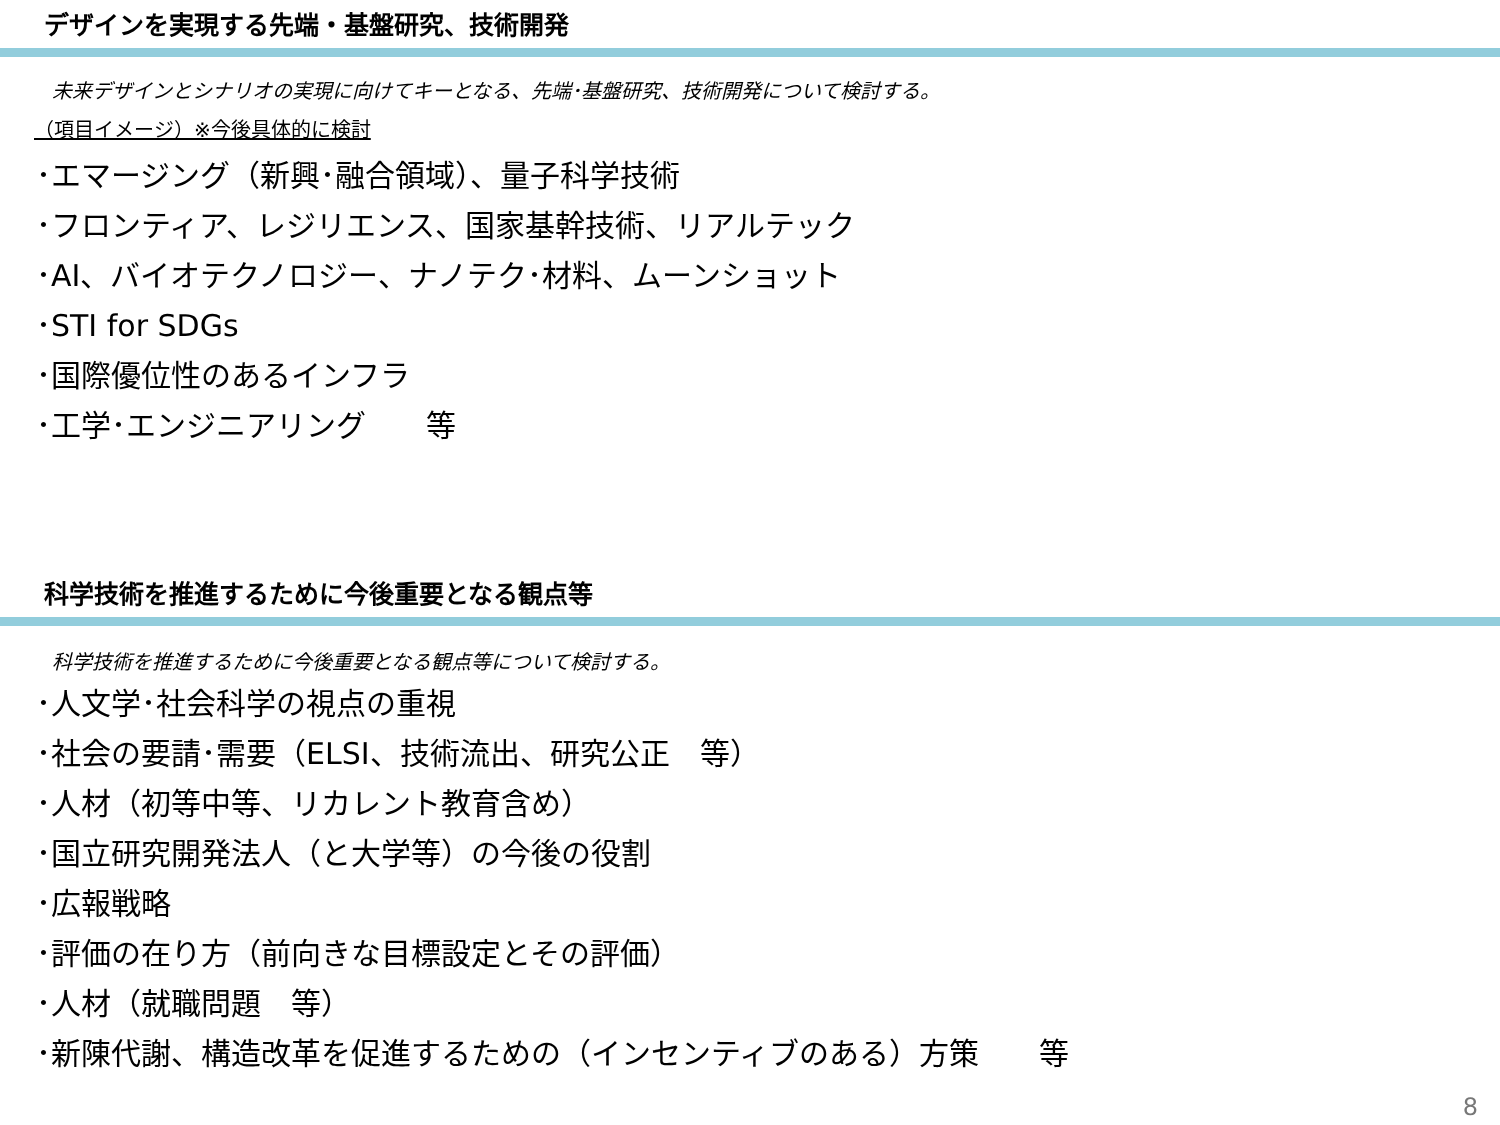デザインを実現する先端・基盤研究、技術開発
未来デザインとシナリオの実現に向けてキーとなる、先端･基盤研究、技術開発について検討する。
（項目イメージ）※今後具体的に検討
･エマージング（新興･融合領域）、量子科学技術
･フロンティア、レジリエンス、国家基幹技術、リアルテック
･AI、バイオテクノロジー、ナノテク･材料、ムーンショット
･STI for SDGs
･国際優位性のあるインフラ
･工学･エンジニアリング　　等
科学技術を推進するために今後重要となる観点等
科学技術を推進するために今後重要となる観点等について検討する。
･人文学･社会科学の視点の重視
･社会の要請･需要（ELSI、技術流出、研究公正　等）
･人材（初等中等、リカレント教育含め）
･国立研究開発法人（と大学等）の今後の役割
･広報戦略
･評価の在り方（前向きな目標設定とその評価）
･人材（就職問題　等）
･新陳代謝、構造改革を促進するための（インセンティブのある）方策　　等
8